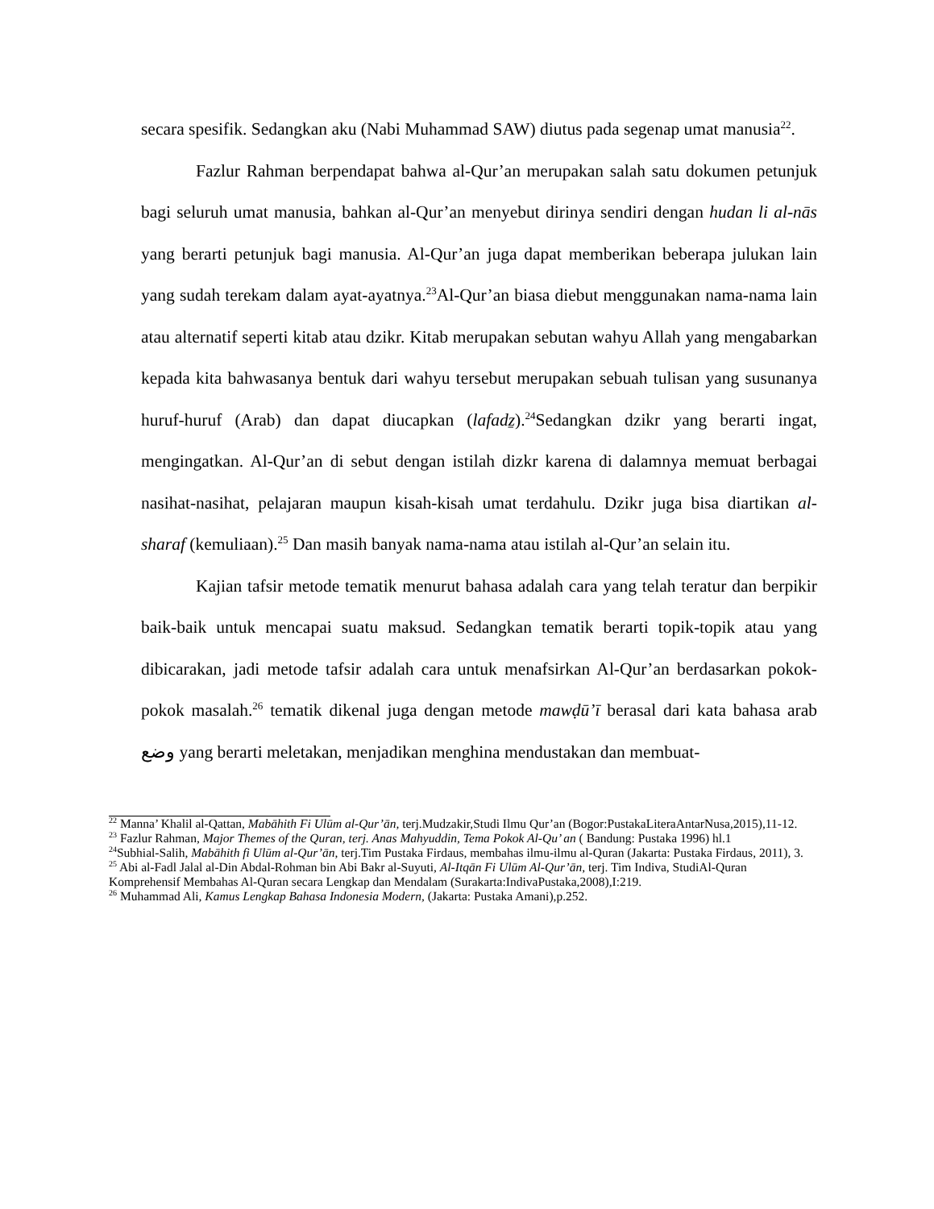secara spesifik. Sedangkan aku (Nabi Muhammad SAW) diutus pada segenap umat manusia<sup>22</sup>.
Fazlur Rahman berpendapat bahwa al-Qur’an merupakan salah satu dokumen petunjuk bagi seluruh umat manusia, bahkan al-Qur’an menyebut dirinya sendiri dengan hudan li al-nās yang berarti petunjuk bagi manusia. Al-Qur’an juga dapat memberikan beberapa julukan lain yang sudah terekam dalam ayat-ayatnya.<sup>23</sup>Al-Qur’an biasa diebut menggunakan nama-nama lain atau alternatif seperti kitab atau dzikr. Kitab merupakan sebutan wahyu Allah yang mengabarkan kepada kita bahwasanya bentuk dari wahyu tersebut merupakan sebuah tulisan yang susunanya huruf-huruf (Arab) dan dapat diucapkan (lafadẕ).<sup>24</sup>Sedangkan dzikr yang berarti ingat, mengingatkan. Al-Qur’an di sebut dengan istilah dizkr karena di dalamnya memuat berbagai nasihat-nasihat, pelajaran maupun kisah-kisah umat terdahulu. Dzikr juga bisa diartikan al-sharaf (kemuliaan).<sup>25</sup> Dan masih banyak nama-nama atau istilah al-Qur’an selain itu.
Kajian tafsir metode tematik menurut bahasa adalah cara yang telah teratur dan berpikir baik-baik untuk mencapai suatu maksud. Sedangkan tematik berarti topik-topik atau yang dibicarakan, jadi metode tafsir adalah cara untuk menafsirkan Al-Qur’an berdasarkan pokok-pokok masalah.<sup>26</sup> tematik dikenal juga dengan metode mawḍū’ī berasal dari kata bahasa arab وضع yang berarti meletakan, menjadikan menghina mendustakan dan membuat-
<sup>22</sup> Manna’ Khalil al-Qattan, Mabāhith Fi Ulūm al-Qur’ān, terj.Mudzakir,Studi Ilmu Qur’an (Bogor:PustakaLiteraAntarNusa,2015),11-12.
<sup>23</sup> Fazlur Rahman, Major Themes of the Quran, terj. Anas Mahyuddin, Tema Pokok Al-Qu’ an ( Bandung: Pustaka 1996) hl.1
<sup>24</sup> Subhial-Salih, Mabāhith fi Ulūm al-Qur’ān, terj.Tim Pustaka Firdaus, membahas ilmu-ilmu al-Quran (Jakarta: Pustaka Firdaus, 2011), 3.
<sup>25</sup> Abi al-Fadl Jalal al-Din Abdal-Rohman bin Abi Bakr al-Suyuti, Al-Itqān Fi Ulūm Al-Qur’ān, terj. Tim Indiva, StudiAl-Quran Komprehensif Membahas Al-Quran secara Lengkap dan Mendalam (Surakarta:IndivaPustaka,2008),I:219.
<sup>26</sup> Muhammad Ali, Kamus Lengkap Bahasa Indonesia Modern, (Jakarta: Pustaka Amani),p.252.